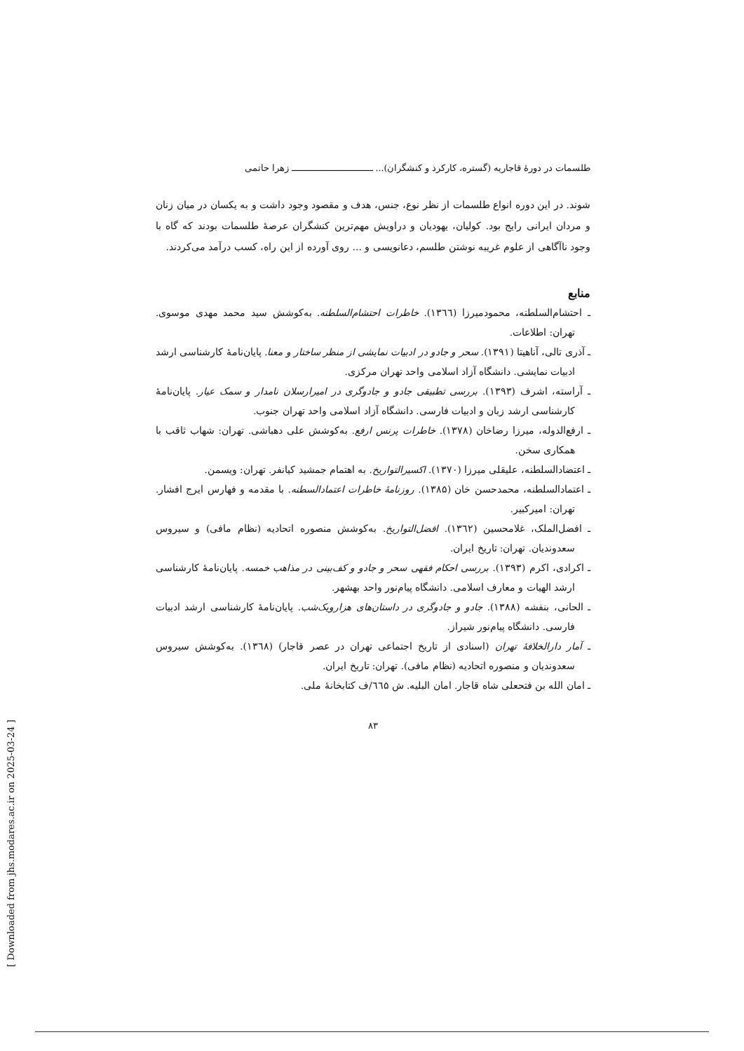طلسمات در دورهٔ قاجاریه (گستره، کارکرد و کنشگران)... ـــــــــــــــــــــــــــــ زهرا حاتمی
شوند. در این دوره انواع طلسمات از نظر نوع، جنس، هدف و مقصود وجود داشت و به یکسان در میان زنان و مردان ایرانی رایج بود. کولیان، یهودیان و دراویش مهم‌ترین کنشگران عرصهٔ طلسمات بودند که گاه با وجود ناآگاهی از علوم غریبه نوشتن طلسم، دعانویسی و ... روی آورده از این راه، کسب درآمد می‌کردند.
منابع
ـ احتشام‌السلطنه، محمودمیرزا (۱۳٦٦). خاطرات احتشام‌السلطنه. به‌کوشش سید محمد مهدی موسوی. تهران: اطلاعات.
ـ آذری تالی، آناهیتا (۱۳۹۱). سحر و جادو در ادبیات نمایشی از منظر ساختار و معنا. پایان‌نامهٔ کارشناسی ارشد ادبیات نمایشی. دانشگاه آزاد اسلامی واحد تهران مرکزی.
ـ آراسته، اشرف (۱۳۹۳). بررسی تطبیقی جادو و جادوگری در امیرارسلان نامدار و سمک عیار. پایان‌نامهٔ کارشناسی ارشد زبان و ادبیات فارسی. دانشگاه آزاد اسلامی واحد تهران جنوب.
ـ ارفع‌الدوله، میرزا رضاخان (۱۳۷۸). خاطرات پرنس ارفع. به‌کوشش علی دهباشی. تهران: شهاب ثاقب با همکاری سخن.
ـ اعتضادالسلطنه، علیقلی میرزا (۱۳۷۰). اکسیرالتواریخ. به اهتمام جمشید کیانفر. تهران: ویسمن.
ـ اعتمادالسلطنه، محمدحسن خان (۱۳۸۵). روزنامهٔ خاطرات اعتمادالسطنه. با مقدمه و فهارس ایرج افشار. تهران: امیرکبیر.
ـ افضل‌الملک، غلامحسین (۱۳٦۲). افضل‌التواریخ. به‌کوشش منصوره اتحادیه (نظام مافی) و سیروس سعدوندیان. تهران: تاریخ ایران.
ـ اکرادی، اکرم (۱۳۹۳). بررسی احکام فقهی سحر و جادو و کف‌بینی در مذاهب خمسه. پایان‌نامهٔ کارشناسی ارشد الهیات و معارف اسلامی. دانشگاه پیام‌نور واحد بهشهر.
ـ الحانی، بنفشه (۱۳۸۸). جادو و جادوگری در داستان‌های هزارویک‌شب. پایان‌نامهٔ کارشناسی ارشد ادبیات فارسی. دانشگاه پیام‌نور شیراز.
ـ آمار دارالخلافهٔ تهران (اسنادی از تاریخ اجتماعی تهران در عصر قاجار) (۱۳٦۸). به‌کوشش سیروس سعدوندیان و منصوره اتحادیه (نظام مافی). تهران: تاریخ ایران.
ـ امان الله بن فتحعلی شاه قاجار. امان البلیه. ش ٦٦۵/ف کتابخانهٔ ملی.
۸۳
[ Downloaded from jhs.modares.ac.ir on 2025-03-24 ]